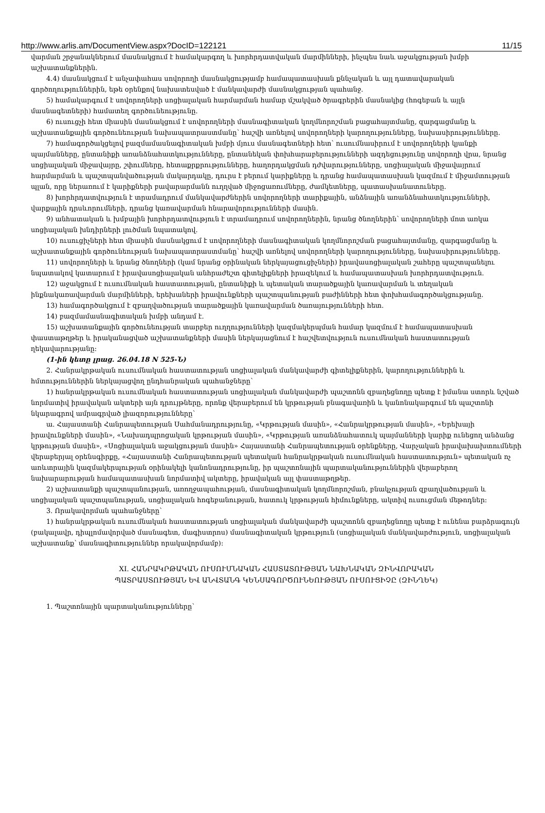http://www.arlis.am/DocumentView.aspx?DocID=122121 11/15
վարման շրջանակներում մասնակցում է համակարգող և խորհրդատվական մարմինների, ինչպես նաև աջակցության խմբի աշխատանքներին.
4.4) մասնակցում է անչափահաս սովորողի մասնակցությամբ համապատասխան քննչական և այլ դատավարական գործողություններին, եթե օրենքով նախատեսված է մանկավարժի մասնակցության պահանջ.
5) համակարգում է սովորողների սոցիալական հարմարման համար մշակված ծրագրերին մասնակից (հոգեբան և այլն մասնագետների) համատեղ գործունեությունը.
6) ուսուցչի հետ միասին մասնակցում է սովորողների մասնագիտական կողմնորոշման բացահայտմանը, զարգացմանը և աշխատանքային գործունեության նախապատրաստմանը՝ հաշվի առնելով սովորողների կարողությունները, նախասիրությունները.
7) համագործակցելով բազմամասնագիտական խմբի մյուս մասնագետների հետ՝ ուսումնասիրում է սովորողների կյանքի պայմանները, ընտանիքի առանձնահատկությունները, ընտանեկան փոխհարաբերությունների ազդեցությունը սովորողի վրա, նրանց սոցիալական միջավայրը, շփումները, հետաքրքրությունները, հաղորդակցման դժվարությունները, սոցիալական միջավայրում հարմարման և պաշտպանվածության մակարդակը, դուրս է բերում կարիքները և դրանց համապատասխան կազմում է միջամտության պլան, որը ներառում է կարիքների բավարարմանն ուղղված միջոցառումները, ժամկետները, պատասխանատուները.
8) խորհրդատվություն է տրամադրում մանկավարժներին սովորողների տարիքային, անձնային առանձնահատկությունների, վարքային դրսևորումների, դրանց կառավարման հնարավորությունների մասին.
9) անհատական և խմբային խորհրդատվություն է տրամադրում սովորողներին, նրանց ծնողներին՝ սովորողների մոտ առկա սոցիալական խնդիրների լուծման նպատակով.
10) ուսուցիչների հետ միասին մասնակցում է սովորողների մասնագիտական կողմնորոշման բացահայտմանը, զարգացմանը և աշխատանքային գործունեության նախապատրաստմանը՝ հաշվի առնելով սովորողների կարողությունները, նախասիրությունները.
11) սովորողների և նրանց ծնողների (կամ նրանց օրինական ներկայացուցիչների) իրավասոցիալական շահերը պաշտպանելու նպատակով կատարում է իրավասոցիալական անհրաժեշտ գիտելիքների իրազեկում և համապատասխան խորհրդատվություն.
12) աջակցում է ուսումնական հաստատության, ընտանիքի և պետական տարածքային կառավարման և տեղական ինքնակառավարման մարմինների, երեխաների իրավունքների պաշտպանության բաժինների հետ փոխհամագործակցությանը.
13) համագործակցում է զբաղվածության տարածքային կառավարման ծառայությունների հետ.
14) բազմամասնագիտական խմբի անդամ է.
15) աշխատանքային գործունեության տարբեր ուղղությունների կազմակերպման համար կազմում է համապատասխան փաստաթղթեր և իրականացված աշխատանքների մասին ներկայացնում է հաշվետվություն ուսումնական հաստատության ղեկավարությանը:
(1-ին կետը լրաց. 26.04.18 N 525-Ն)
2. Հանրակրթական ուսումնական հաստատության սոցիալական մանկավարժի գիտելիքներին, կարողություններին և հմտություններին ներկայացվող ընդհանրական պահանջները՝
1) հանրակրթական ուսումնական հաստատության սոցիալական մանկավարժի պաշտոնն զբաղեցնողը պետք է իմանա ստորև նշված նորմատիվ իրավական ակտերի այն դրույթները, որոնք վերաբերում են կրթության բնագավառին և կանոնակարգում են պաշտոնի նկարագրով ամրագրված լիազորությունները՝
ա. Հայաստանի Հանրապետության Սահմանադրությունը, «Կրթության մասին», «Հանրակրթության մասին», «Երեխայի իրավունքների մասին», «Նախադպրոցական կրթության մասին», «Կրթության առանձնահատուկ պայմանների կարիք ունեցող անձանց կրթության մասին», «Սոցիալական աջակցության մասին» Հայաստանի Հանրապետության օրենքները, Վարչական իրավախախտումների վերաբերյալ օրենսգիրքը, «Հայաստանի Հանրապետության պետական հանրակրթական ուսումնական հաստատություն» պետական ոչ առևտրային կազմակերպության օրինակելի կանոնադրությունը, իր պաշտոնային պարտականություններին վերաբերող նախարարության համապատասխան նորմատիվ ակտերը, իրավական այլ փաստաթղթեր.
2) աշխատանքի պաշտպանության, առողջապահության, մասնագիտական կողմնորոշման, բնակչության զբաղվածության և սոցիալական պաշտպանության, սոցիալական հոգեբանության, հատուկ կրթության հիմունքները, ակտիվ ուսուցման մեթոդներ:
3. Որակավորման պահանջները՝
1) հանրակրթական ուսումնական հաստատության սոցիալական մանկավարժի պաշտոնն զբաղեցնողը պետք է ունենա բարձրագույն (բակալավր, դիպլոմավորված մասնագետ, մագիստրոս) մասնագիտական կրթություն (սոցիալական մանկավարժություն, սոցիալական աշխատանք՝ մասնագիտություններ որակավորմամբ):
XI. ՀԱՆՐԱԿՐԹԱԿԱՆ ՈՒՍՈՒՄՆԱԿԱՆ ՀԱՍՏԱՏՈՒԹՅԱՆ ՆԱԽՆԱԿԱՆ ԶԻՆՎՈՐԱԿԱՆ
ՊԱՏՐԱՍՏՈՒԹՅԱՆ ԵՎ ԱՆՎՏԱՆԳ ԿԵՆՍԱԳՈՐԾՈՒՆԵՈՒԹՅԱՆ ՈՒՍՈՒՑԻՉԸ (ԶԻՆՂԵԿ)
1. Պաշտոնային պարտականությունները՝